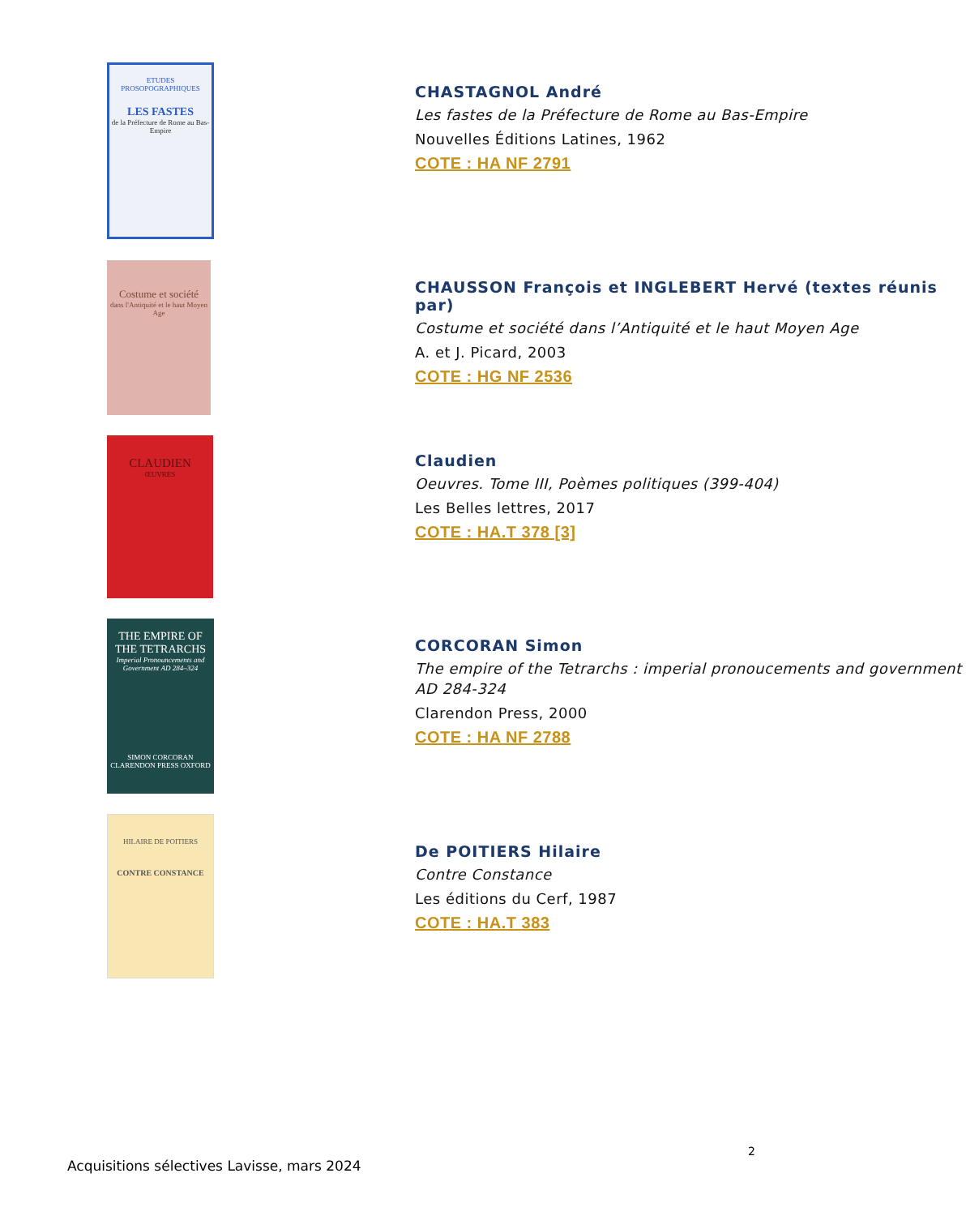ETUDES PROSOPOGRAPHIQUES
LES FASTES
de la Préfecture de Rome au Bas-Empire
CHASTAGNOL André
Les fastes de la Préfecture de Rome au Bas-Empire
Nouvelles Éditions Latines, 1962
COTE : HA NF 2791
Costume et société
dans l'Antiquité et le haut Moyen Age
CHAUSSON François et INGLEBERT Hervé (textes réunis par)
Costume et société dans l’Antiquité et le haut Moyen Age
A. et J. Picard, 2003
COTE : HG NF 2536
CLAUDIEN
ŒUVRES
Claudien
Oeuvres. Tome III, Poèmes politiques (399-404)
Les Belles lettres, 2017
COTE : HA.T 378 [3]
THE EMPIRE OF THE TETRARCHS
Imperial Pronouncements and Government AD 284–324
SIMON CORCORAN
CLARENDON PRESS OXFORD
CORCORAN Simon
The empire of the Tetrarchs : imperial pronoucements and government AD 284-324
Clarendon Press, 2000
COTE : HA NF 2788
HILAIRE DE POITIERS
CONTRE CONSTANCE
De POITIERS Hilaire
Contre Constance
Les éditions du Cerf, 1987
COTE : HA.T 383
2
Acquisitions sélectives Lavisse, mars 2024